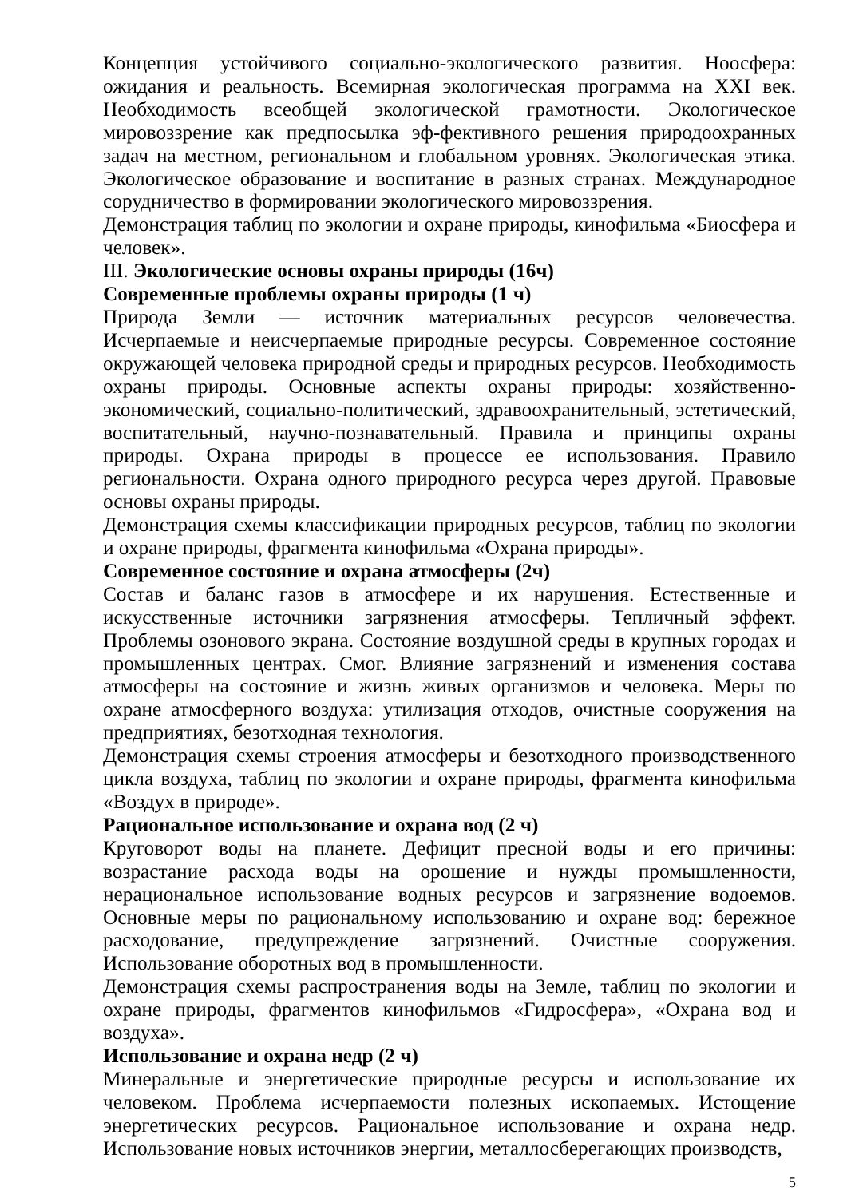Концепция устойчивого социально-экологического развития. Ноосфера: ожидания и реальность. Всемирная экологическая программа на XXI век. Необходимость всеобщей экологической грамотности. Экологическое мировоззрение как предпосылка эф-фективного решения природоохранных задач на местном, региональном и глобальном уровнях. Экологическая этика. Экологическое образование и воспитание в разных странах. Международное сорудничество в формировании экологического мировоззрения.
Демонстрация таблиц по экологии и охране природы, кинофильма «Биосфера и человек».
III. Экологические основы охраны природы (16ч)
Современные проблемы охраны природы (1 ч)
Природа Земли — источник материальных ресурсов человечества. Исчерпаемые и неисчерпаемые природные ресурсы. Современное состояние окружающей человека природной среды и природных ресурсов. Необходимость охраны природы. Основные аспекты охраны природы: хозяйственно-экономический, социально-политический, здравоохранительный, эстетический, воспитательный, научно-познавательный. Правила и принципы охраны природы. Охрана природы в процессе ее использования. Правило региональности. Охрана одного природного ресурса через другой. Правовые основы охраны природы.
Демонстрация схемы классификации природных ресурсов, таблиц по экологии и охране природы, фрагмента кинофильма «Охрана природы».
Современное состояние и охрана атмосферы (2ч)
Состав и баланс газов в атмосфере и их нарушения. Естественные и искусственные источники загрязнения атмосферы. Тепличный эффект. Проблемы озонового экрана. Состояние воздушной среды в крупных городах и промышленных центрах. Смог. Влияние загрязнений и изменения состава атмосферы на состояние и жизнь живых организмов и человека. Меры по охране атмосферного воздуха: утилизация отходов, очистные сооружения на предприятиях, безотходная технология.
Демонстрация схемы строения атмосферы и безотходного производственного цикла воздуха, таблиц по экологии и охране природы, фрагмента кинофильма «Воздух в природе».
Рациональное использование и охрана вод (2 ч)
Круговорот воды на планете. Дефицит пресной воды и его причины: возрастание расхода воды на орошение и нужды промышленности, нерациональное использование водных ресурсов и загрязнение водоемов. Основные меры по рациональному использованию и охране вод: бережное расходование, предупреждение загрязнений. Очистные сооружения. Использование оборотных вод в промышленности.
Демонстрация схемы распространения воды на Земле, таблиц по экологии и охране природы, фрагментов кинофильмов «Гидросфера», «Охрана вод и воздуха».
Использование и охрана недр (2 ч)
Минеральные и энергетические природные ресурсы и использование их человеком. Проблема исчерпаемости полезных ископаемых. Истощение энергетических ресурсов. Рациональное использование и охрана недр. Использование новых источников энергии, металлосберегающих производств,
5